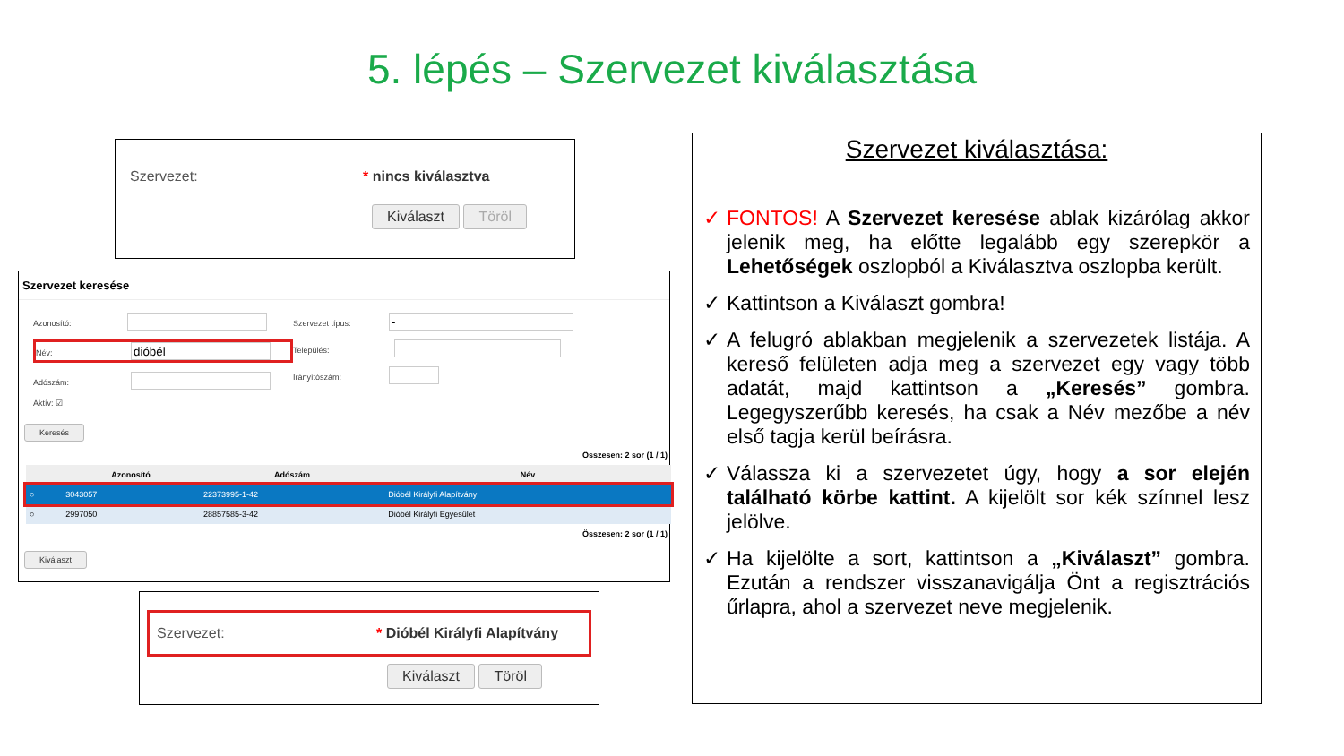5. lépés – Szervezet kiválasztása
Szervezet: * nincs kiválasztva
Kiválaszt Töröl
Szervezet keresése
Azonosító:
Név:
Adószám:
Aktív: ☑
Szervezet típus:
Település:
Irányítószám:
Keresés
| Összesen: 2 sor (1 / 1) | | | |
| | Azonosító | Adószám | Név |
| ○ | 3043057 | 22373995-1-42 | Dióbél Királyfi Alapítvány |
| ○ | 2997050 | 28857585-3-42 | Dióbél Királyfi Egyesület |
| Összesen: 2 sor (1 / 1) | | | |
Kiválaszt
Szervezet: * Dióbél Királyfi Alapítvány
Kiválaszt Töröl
Szervezet kiválasztása:
✓ FONTOS! A Szervezet keresése ablak kizárólag akkor jelenik meg, ha előtte legalább egy szerepkör a Lehetőségek oszlopból a Kiválasztva oszlopba került.
✓ Kattintson a Kiválaszt gombra!
✓ A felugró ablakban megjelenik a szervezetek listája. A kereső felületen adja meg a szervezet egy vagy több adatát, majd kattintson a „Keresés” gombra. Legegyszerűbb keresés, ha csak a Név mezőbe a név első tagja kerül beírásra.
✓ Válassza ki a szervezetet úgy, hogy a sor elején található körbe kattint. A kijelölt sor kék színnel lesz jelölve.
✓ Ha kijelölte a sort, kattintson a „Kiválaszt” gombra. Ezután a rendszer visszanavigálja Önt a regisztrációs űrlapra, ahol a szervezet neve megjelenik.